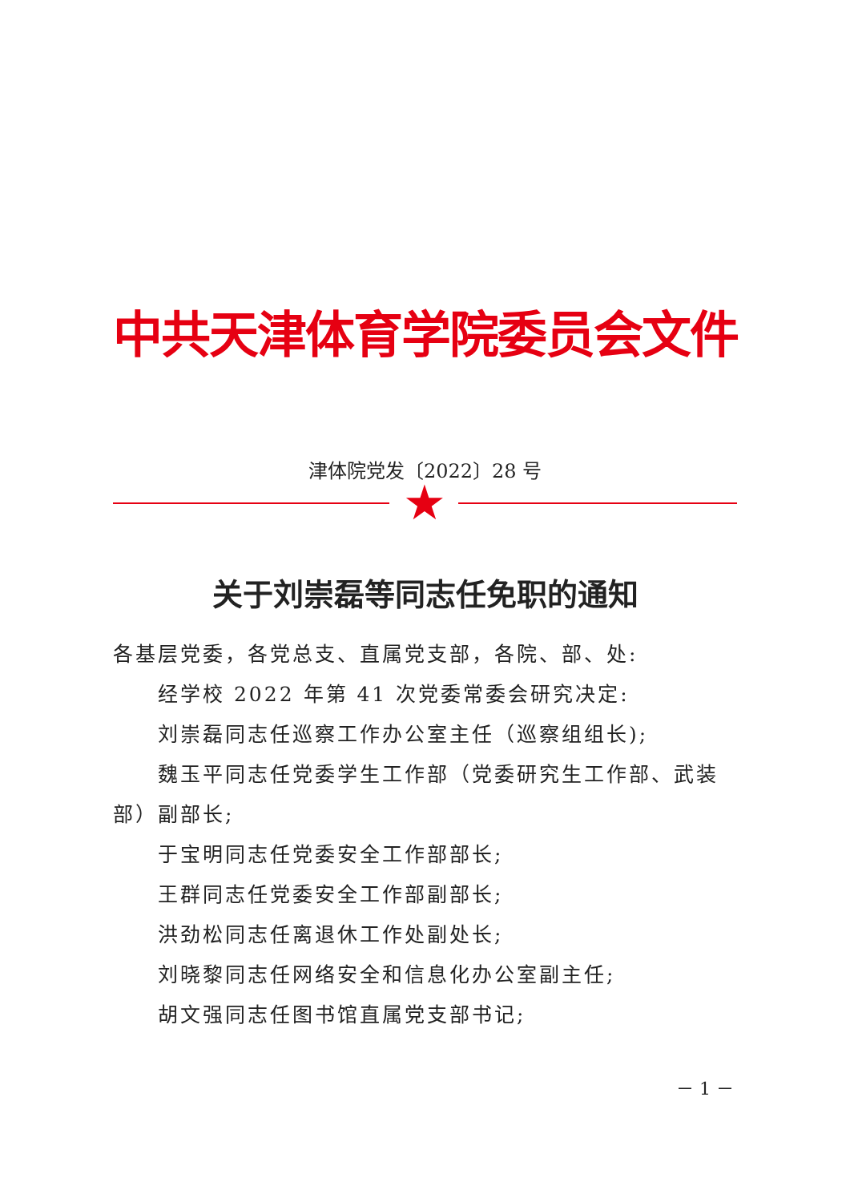中共天津体育学院委员会文件
津体院党发〔2022〕28 号
★
关于刘崇磊等同志任免职的通知
各基层党委，各党总支、直属党支部，各院、部、处:
经学校 2022 年第 41 次党委常委会研究决定:
刘崇磊同志任巡察工作办公室主任（巡察组组长);
魏玉平同志任党委学生工作部（党委研究生工作部、武装部）副部长;
于宝明同志任党委安全工作部部长;
王群同志任党委安全工作部副部长;
洪劲松同志任离退休工作处副处长;
刘晓黎同志任网络安全和信息化办公室副主任;
胡文强同志任图书馆直属党支部书记;
－ 1 －